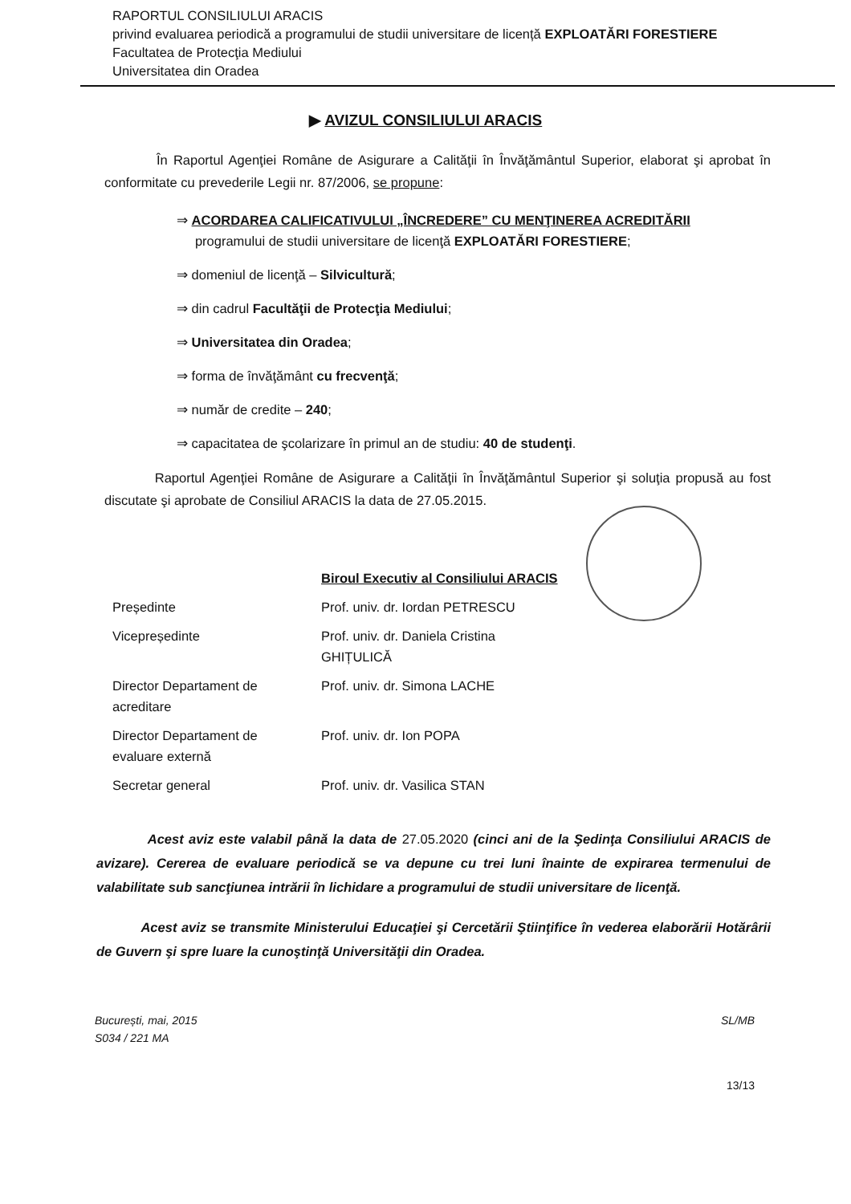RAPORTUL CONSILIULUI ARACIS
privind evaluarea periodică a programului de studii universitare de licență EXPLOATĂRI FORESTIERE
Facultatea de Protecţia Mediului
Universitatea din Oradea
▶ AVIZUL CONSILIULUI ARACIS
În Raportul Agenţiei Române de Asigurare a Calităţii în Învăţământul Superior, elaborat şi aprobat în conformitate cu prevederile Legii nr. 87/2006, se propune:
⇒ ACORDAREA CALIFICATIVULUI „ÎNCREDERE” CU MENŢINEREA ACREDITĂRII
programului de studii universitare de licenţă EXPLOATĂRI FORESTIERE;
⇒ domeniul de licenţă – Silvicultură;
⇒ din cadrul Facultăţii de Protecţia Mediului;
⇒ Universitatea din Oradea;
⇒ forma de învăţământ cu frecvenţă;
⇒ număr de credite – 240;
⇒ capacitatea de şcolarizare în primul an de studiu: 40 de studenţi.
Raportul Agenţiei Române de Asigurare a Calităţii în Învăţământul Superior şi soluţia propusă au fost discutate şi aprobate de Consiliul ARACIS la data de 27.05.2015.
| | Biroul Executiv al Consiliului ARACIS |
| Președinte | Prof. univ. dr. Iordan PETRESCU |
| Vicepreședinte | Prof. univ. dr. Daniela Cristina GHIȚULICĂ |
| Director Departament de acreditare | Prof. univ. dr. Simona LACHE |
| Director Departament de evaluare externă | Prof. univ. dr. Ion POPA |
| Secretar general | Prof. univ. dr. Vasilica STAN |
Acest aviz este valabil până la data de 27.05.2020 (cinci ani de la Şedinţa Consiliului ARACIS de avizare). Cererea de evaluare periodică se va depune cu trei luni înainte de expirarea termenului de valabilitate sub sancţiunea intrării în lichidare a programului de studii universitare de licenţă.
Acest aviz se transmite Ministerului Educaţiei şi Cercetării Ştiinţifice în vederea elaborării Hotărârii de Guvern şi spre luare la cunoştinţă Universităţii din Oradea.
București, mai, 2015
S034 / 221 MA
SL/MB
13/13